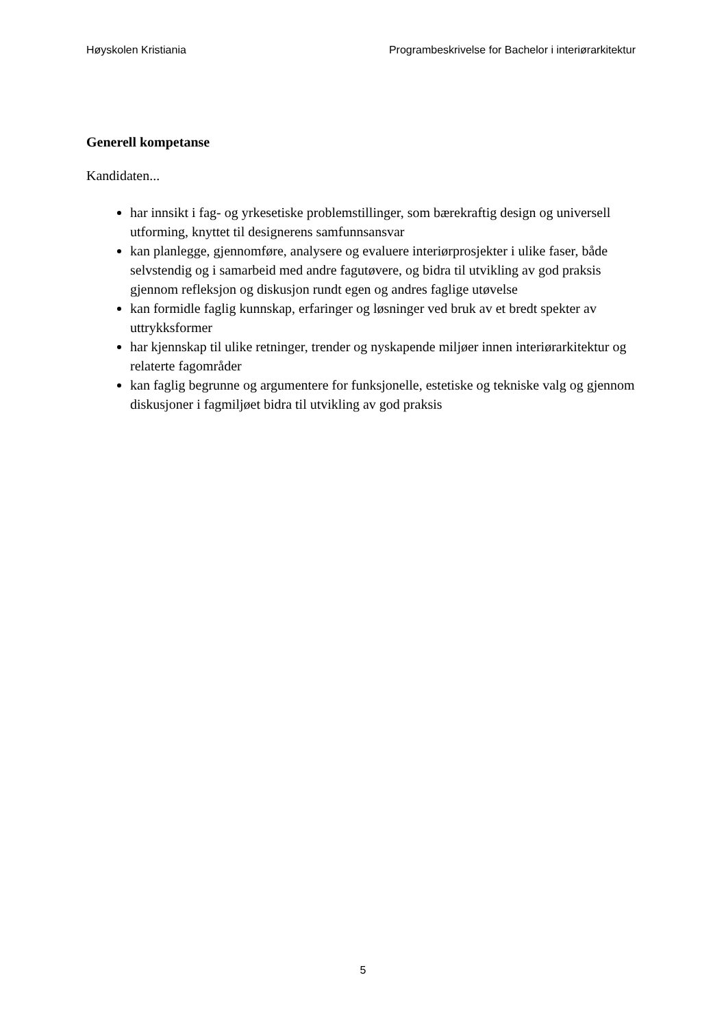Høyskolen Kristiania Programbeskrivelse for Bachelor i interiørarkitektur
Generell kompetanse
Kandidaten...
har innsikt i fag- og yrkesetiske problemstillinger, som bærekraftig design og universell utforming, knyttet til designerens samfunnsansvar
kan planlegge, gjennomføre, analysere og evaluere interiørprosjekter i ulike faser, både selvstendig og i samarbeid med andre fagutøvere, og bidra til utvikling av god praksis gjennom refleksjon og diskusjon rundt egen og andres faglige utøvelse
kan formidle faglig kunnskap, erfaringer og løsninger ved bruk av et bredt spekter av uttrykksformer
har kjennskap til ulike retninger, trender og nyskapende miljøer innen interiørarkitektur og relaterte fagområder
kan faglig begrunne og argumentere for funksjonelle, estetiske og tekniske valg og gjennom diskusjoner i fagmiljøet bidra til utvikling av god praksis
5